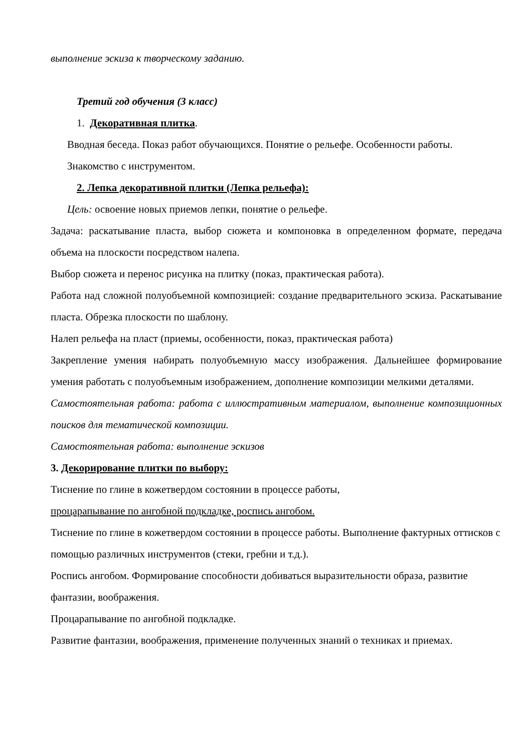выполнение эскиза к творческому заданию.
Третий год обучения (3 класс)
1. Декоративная плитка.
Вводная беседа. Показ работ обучающихся. Понятие о рельефе. Особенности работы. Знакомство с инструментом.
2. Лепка декоративной плитки (Лепка рельефа):
Цель: освоение новых приемов лепки, понятие о рельефе.
Задача: раскатывание пласта, выбор сюжета и компоновка в определенном формате, передача объема на плоскости посредством налепа.
Выбор сюжета и перенос рисунка на плитку (показ, практическая работа).
Работа над сложной полуобъемной композицией: создание предварительного эскиза. Раскатывание пласта. Обрезка плоскости по шаблону.
Налеп рельефа на пласт (приемы, особенности, показ, практическая работа)
Закрепление умения набирать полуобъемную массу изображения. Дальнейшее формирование умения работать с полуобъемным изображением, дополнение композиции мелкими деталями.
Самостоятельная работа: работа с иллюстративным материалом, выполнение композиционных поисков для тематической композиции.
Самостоятельная работа: выполнение эскизов
3. Декорирование плитки по выбору:
Тиснение по глине в кожетвердом состоянии в процессе работы,
процарапывание по ангобной подкладке, роспись ангобом.
Тиснение по глине в кожетвердом состоянии в процессе работы. Выполнение фактурных оттисков с помощью различных инструментов (стеки, гребни и т.д.).
Роспись ангобом. Формирование способности добиваться выразительности образа, развитие фантазии, воображения.
Процарапывание по ангобной подкладке.
Развитие фантазии, воображения, применение полученных знаний о техниках и приемах.